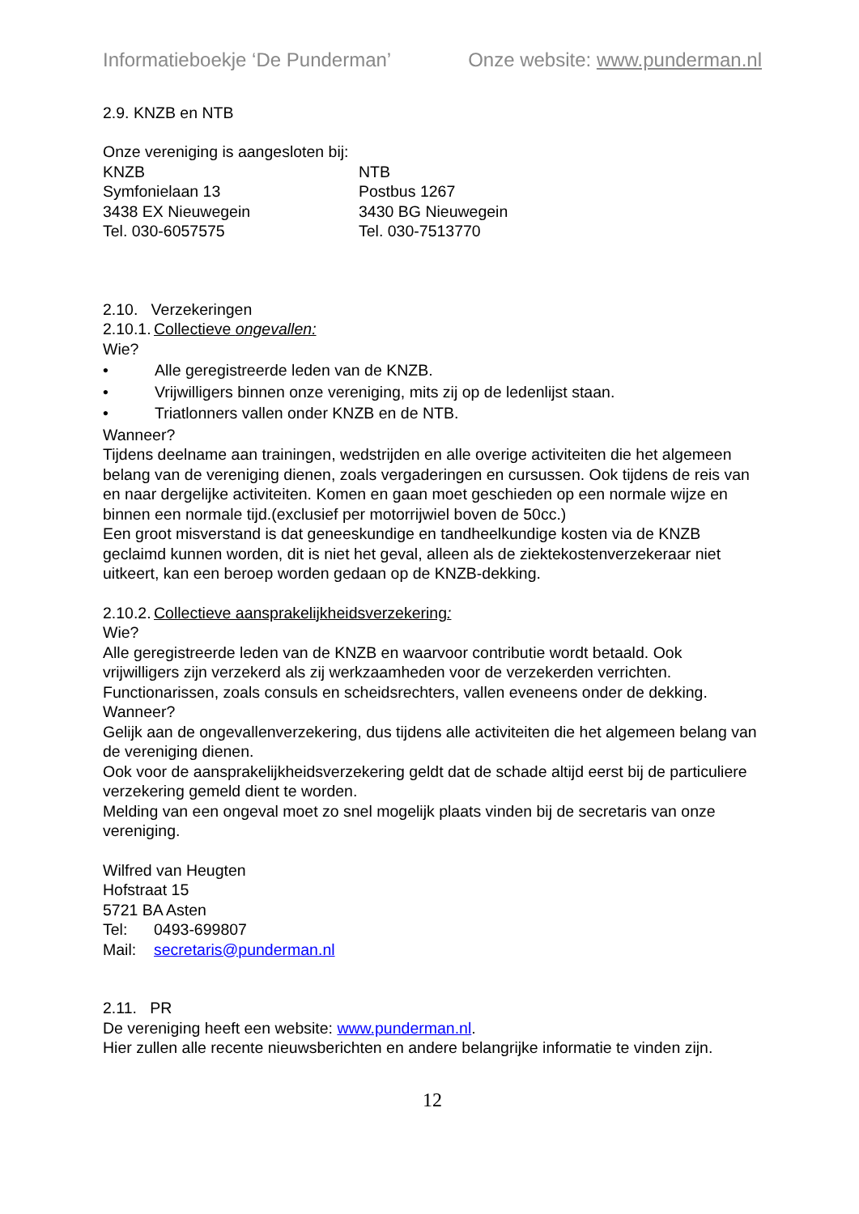Informatieboekje ‘De Punderman’ Onze website: www.punderman.nl
2.9. KNZB en NTB
Onze vereniging is aangesloten bij:
KNZB
Symfonielaan 13
3438 EX Nieuwegein
Tel. 030-6057575
NTB
Postbus 1267
3430 BG Nieuwegein
Tel. 030-7513770
2.10. Verzekeringen
2.10.1. Collectieve ongevallen:
Wie?
• Alle geregistreerde leden van de KNZB.
• Vrijwilligers binnen onze vereniging, mits zij op de ledenlijst staan.
• Triatlonners vallen onder KNZB en de NTB.
Wanneer?
Tijdens deelname aan trainingen, wedstrijden en alle overige activiteiten die het algemeen belang van de vereniging dienen, zoals vergaderingen en cursussen. Ook tijdens de reis van en naar dergelijke activiteiten. Komen en gaan moet geschieden op een normale wijze en binnen een normale tijd.(exclusief per motorrijwiel boven de 50cc.)
Een groot misverstand is dat geneeskundige en tandheelkundige kosten via de KNZB geclaimd kunnen worden, dit is niet het geval, alleen als de ziektekostenverzekeraar niet uitkeert, kan een beroep worden gedaan op de KNZB-dekking.
2.10.2. Collectieve aansprakelijkheidsverzekering:
Wie?
Alle geregistreerde leden van de KNZB en waarvoor contributie wordt betaald. Ook vrijwilligers zijn verzekerd als zij werkzaamheden voor de verzekerden verrichten. Functionarissen, zoals consuls en scheidsrechters, vallen eveneens onder de dekking.
Wanneer?
Gelijk aan de ongevallenverzekering, dus tijdens alle activiteiten die het algemeen belang van de vereniging dienen.
Ook voor de aansprakelijkheidsverzekering geldt dat de schade altijd eerst bij de particuliere verzekering gemeld dient te worden.
Melding van een ongeval moet zo snel mogelijk plaats vinden bij de secretaris van onze vereniging.
Wilfred van Heugten
Hofstraat 15
5721 BA Asten
Tel: 0493-699807
Mail: secretaris@punderman.nl
2.11. PR
De vereniging heeft een website: www.punderman.nl.
Hier zullen alle recente nieuwsberichten en andere belangrijke informatie te vinden zijn.
12